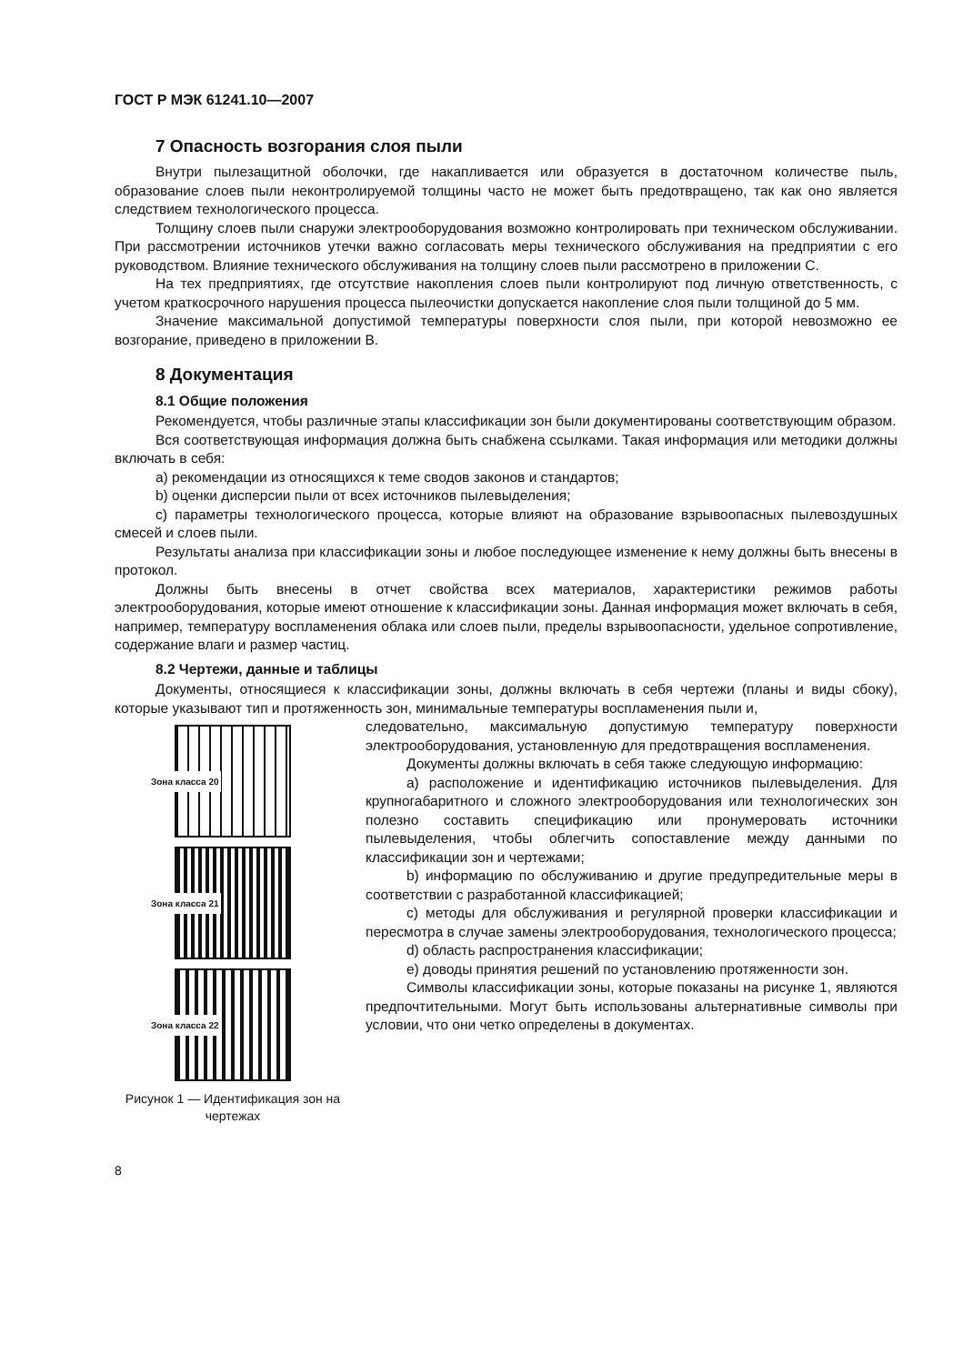ГОСТ Р МЭК 61241.10—2007
7 Опасность возгорания слоя пыли
Внутри пылезащитной оболочки, где накапливается или образуется в достаточном количестве пыль, образование слоев пыли неконтролируемой толщины часто не может быть предотвращено, так как оно является следствием технологического процесса.
Толщину слоев пыли снаружи электрооборудования возможно контролировать при техническом обслуживании. При рассмотрении источников утечки важно согласовать меры технического обслуживания на предприятии с его руководством. Влияние технического обслуживания на толщину слоев пыли рассмотрено в приложении С.
На тех предприятиях, где отсутствие накопления слоев пыли контролируют под личную ответственность, с учетом краткосрочного нарушения процесса пылеочистки допускается накопление слоя пыли толщиной до 5 мм.
Значение максимальной допустимой температуры поверхности слоя пыли, при которой невозможно ее возгорание, приведено в приложении В.
8 Документация
8.1 Общие положения
Рекомендуется, чтобы различные этапы классификации зон были документированы соответствующим образом.
Вся соответствующая информация должна быть снабжена ссылками. Такая информация или методики должны включать в себя:
a) рекомендации из относящихся к теме сводов законов и стандартов;
b) оценки дисперсии пыли от всех источников пылевыделения;
c) параметры технологического процесса, которые влияют на образование взрывоопасных пылевоздушных смесей и слоев пыли.
Результаты анализа при классификации зоны и любое последующее изменение к нему должны быть внесены в протокол.
Должны быть внесены в отчет свойства всех материалов, характеристики режимов работы электрооборудования, которые имеют отношение к классификации зоны. Данная информация может включать в себя, например, температуру воспламенения облака или слоев пыли, пределы взрывоопасности, удельное сопротивление, содержание влаги и размер частиц.
8.2 Чертежи, данные и таблицы
Документы, относящиеся к классификации зоны, должны включать в себя чертежи (планы и виды сбоку), которые указывают тип и протяженность зон, минимальные температуры воспламенения пыли и,
Зона класса 20
Зона класса 21
Зона класса 22
Рисунок 1 — Идентификация зон на чертежах
следовательно, максимальную допустимую температуру поверхности электрооборудования, установленную для предотвращения воспламенения.
Документы должны включать в себя также следующую информацию:
a) расположение и идентификацию источников пылевыделения. Для крупногабаритного и сложного электрооборудования или технологических зон полезно составить спецификацию или пронумеровать источники пылевыделения, чтобы облегчить сопоставление между данными по классификации зон и чертежами;
b) информацию по обслуживанию и другие предупредительные меры в соответствии с разработанной классификацией;
c) методы для обслуживания и регулярной проверки классификации и пересмотра в случае замены электрооборудования, технологического процесса;
d) область распространения классификации;
e) доводы принятия решений по установлению протяженности зон.
Символы классификации зоны, которые показаны на рисунке 1, являются предпочтительными. Могут быть использованы альтернативные символы при условии, что они четко определены в документах.
8